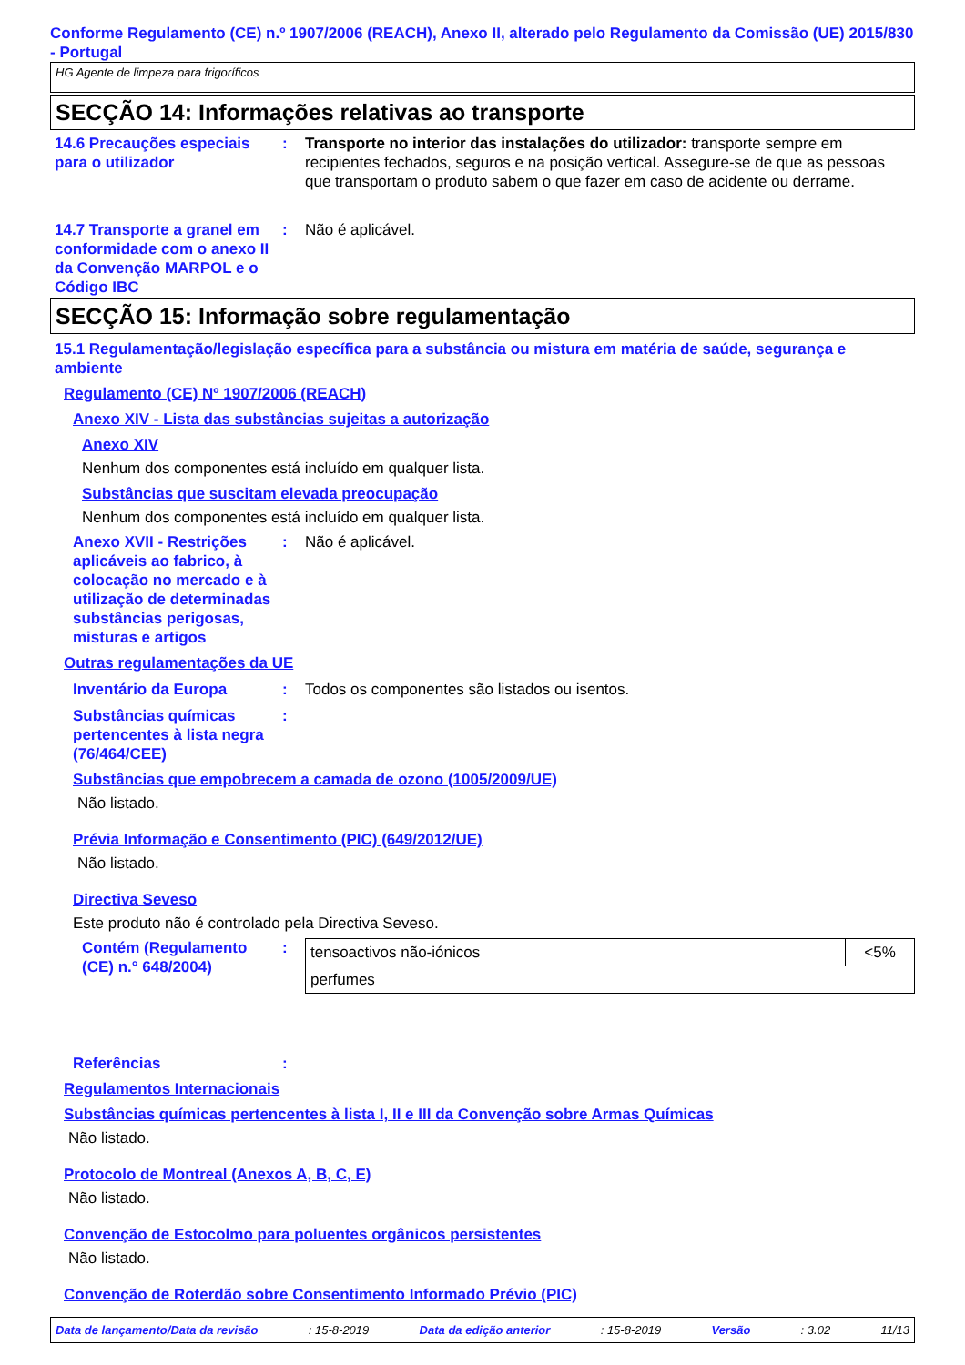Conforme Regulamento (CE) n.º 1907/2006 (REACH), Anexo II, alterado pelo Regulamento da Comissão (UE) 2015/830 - Portugal
HG Agente de limpeza para frigoríficos
SECÇÃO 14: Informações relativas ao transporte
14.6 Precauções especiais para o utilizador
: Transporte no interior das instalações do utilizador: transporte sempre em recipientes fechados, seguros e na posição vertical. Assegure-se de que as pessoas que transportam o produto sabem o que fazer em caso de acidente ou derrame.
14.7 Transporte a granel em conformidade com o anexo II da Convenção MARPOL e o Código IBC
: Não é aplicável.
SECÇÃO 15: Informação sobre regulamentação
15.1 Regulamentação/legislação específica para a substância ou mistura em matéria de saúde, segurança e ambiente
Regulamento (CE) Nº 1907/2006 (REACH)
Anexo XIV - Lista das substâncias sujeitas a autorização
Anexo XIV
Nenhum dos componentes está incluído em qualquer lista.
Substâncias que suscitam elevada preocupação
Nenhum dos componentes está incluído em qualquer lista.
Anexo XVII - Restrições aplicáveis ao fabrico, à colocação no mercado e à utilização de determinadas substâncias perigosas, misturas e artigos
: Não é aplicável.
Outras regulamentações da UE
Inventário da Europa : Todos os componentes são listados ou isentos.
Substâncias químicas pertencentes à lista negra (76/464/CEE)
:
Substâncias que empobrecem a camada de ozono (1005/2009/UE)
Não listado.
Prévia Informação e Consentimento (PIC) (649/2012/UE)
Não listado.
Directiva Seveso
Este produto não é controlado pela Directiva Seveso.
Contém (Regulamento (CE) n.° 648/2004)
:
| tensoactivos não-iónicos | <5% |
| perfumes | |
Referências :
Regulamentos Internacionais
Substâncias químicas pertencentes à lista I, II e III da Convenção sobre Armas Químicas
Não listado.
Protocolo de Montreal (Anexos A, B, C, E)
Não listado.
Convenção de Estocolmo para poluentes orgânicos persistentes
Não listado.
Convenção de Roterdão sobre Consentimento Informado Prévio (PIC)
Data de lançamento/Data da revisão: 15-8-2019 Data da edição anterior: 15-8-2019 Versão: 3.02 11/13